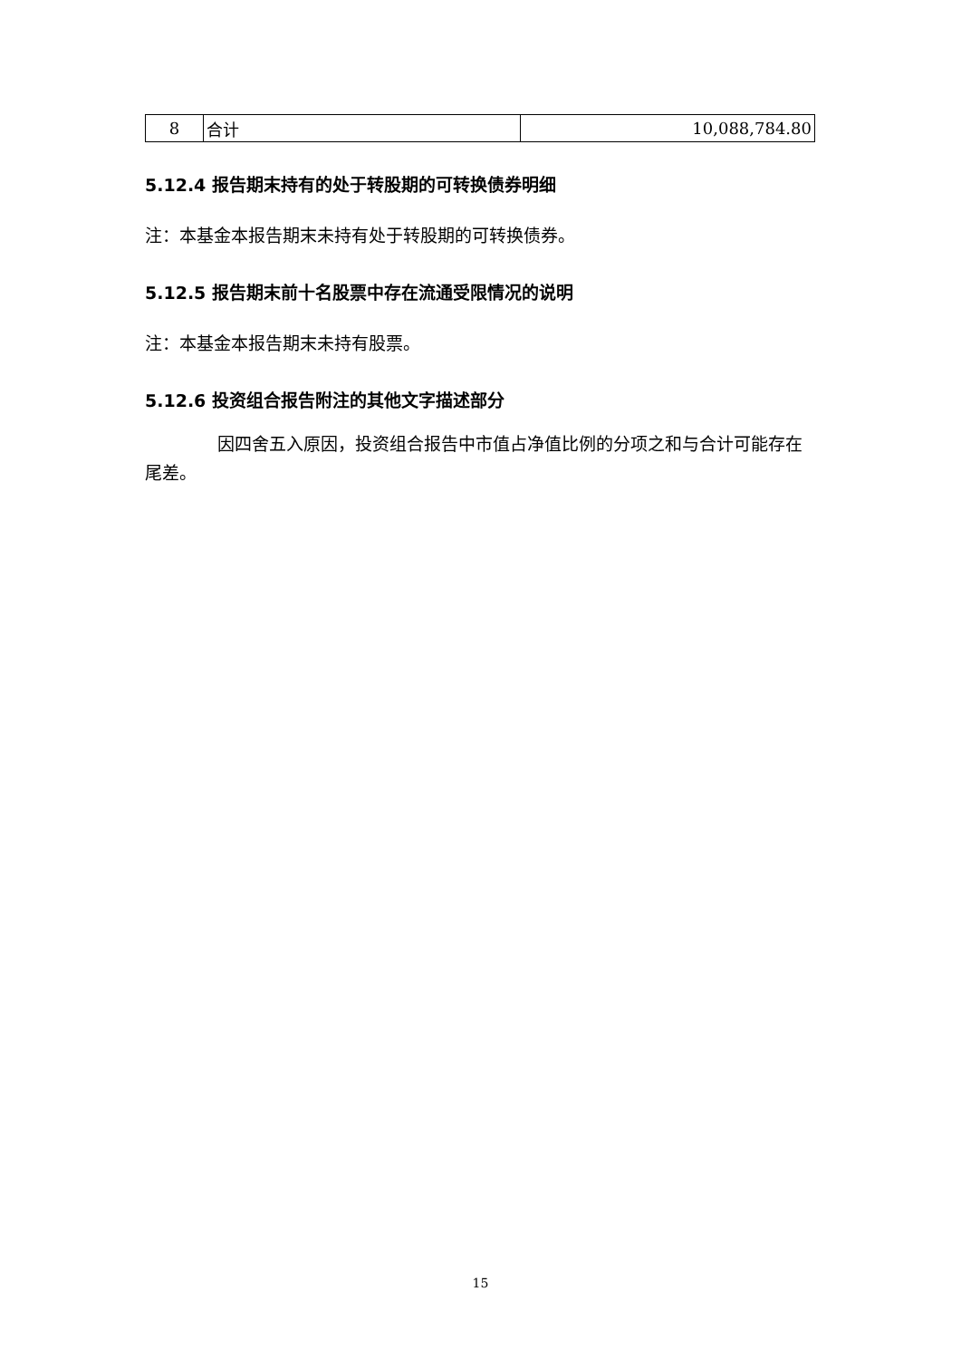| 8 | 合计 | 10,088,784.80 |
5.12.4 报告期末持有的处于转股期的可转换债券明细
注：本基金本报告期末未持有处于转股期的可转换债券。
5.12.5 报告期末前十名股票中存在流通受限情况的说明
注：本基金本报告期末未持有股票。
5.12.6 投资组合报告附注的其他文字描述部分
因四舍五入原因，投资组合报告中市值占净值比例的分项之和与合计可能存在尾差。
15